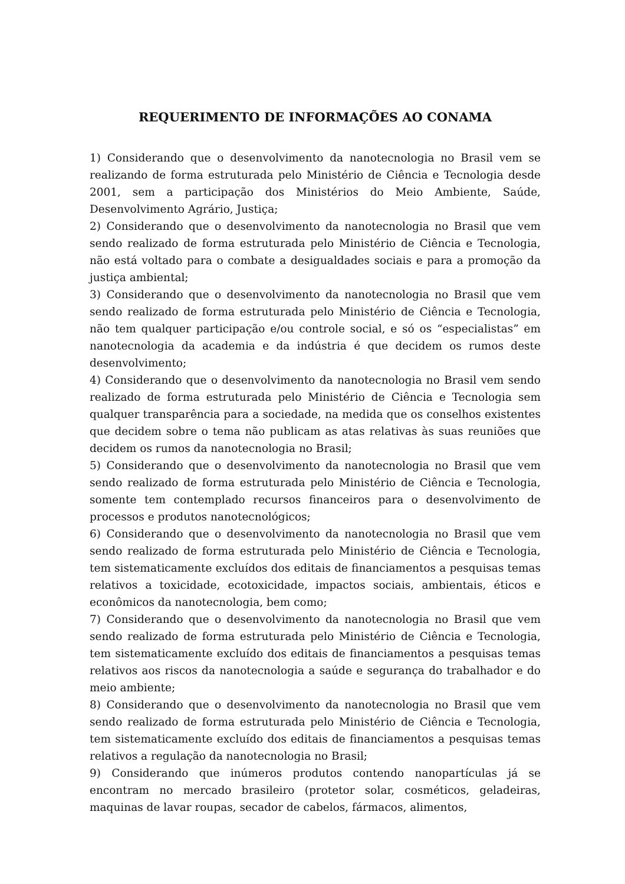REQUERIMENTO DE INFORMAÇÕES AO CONAMA
1) Considerando que o desenvolvimento da nanotecnologia no Brasil vem se realizando de forma estruturada pelo Ministério de Ciência e Tecnologia desde 2001, sem a participação dos Ministérios do Meio Ambiente, Saúde, Desenvolvimento Agrário, Justiça;
2) Considerando que o desenvolvimento da nanotecnologia no Brasil que vem sendo realizado de forma estruturada pelo Ministério de Ciência e Tecnologia, não está voltado para o combate a desigualdades sociais e para a promoção da justiça ambiental;
3) Considerando que o desenvolvimento da nanotecnologia no Brasil que vem sendo realizado de forma estruturada pelo Ministério de Ciência e Tecnologia, não tem qualquer participação e/ou controle social, e só os “especialistas” em nanotecnologia da academia e da indústria é que decidem os rumos deste desenvolvimento;
4) Considerando que o desenvolvimento da nanotecnologia no Brasil vem sendo realizado de forma estruturada pelo Ministério de Ciência e Tecnologia sem qualquer transparência para a sociedade, na medida que os conselhos existentes que decidem sobre o tema não publicam as atas relativas às suas reuniões que decidem os rumos da nanotecnologia no Brasil;
5) Considerando que o desenvolvimento da nanotecnologia no Brasil que vem sendo realizado de forma estruturada pelo Ministério de Ciência e Tecnologia, somente tem contemplado recursos financeiros para o desenvolvimento de processos e produtos nanotecnológicos;
6) Considerando que o desenvolvimento da nanotecnologia no Brasil que vem sendo realizado de forma estruturada pelo Ministério de Ciência e Tecnologia, tem sistematicamente excluídos dos editais de financiamentos a pesquisas temas relativos a toxicidade, ecotoxicidade, impactos sociais, ambientais, éticos e econômicos da nanotecnologia, bem como;
7) Considerando que o desenvolvimento da nanotecnologia no Brasil que vem sendo realizado de forma estruturada pelo Ministério de Ciência e Tecnologia, tem sistematicamente excluído dos editais de financiamentos a pesquisas temas relativos aos riscos da nanotecnologia a saúde e segurança do trabalhador e do meio ambiente;
8) Considerando que o desenvolvimento da nanotecnologia no Brasil que vem sendo realizado de forma estruturada pelo Ministério de Ciência e Tecnologia, tem sistematicamente excluído dos editais de financiamentos a pesquisas temas relativos a regulação da nanotecnologia no Brasil;
9) Considerando que inúmeros produtos contendo nanopartículas já se encontram no mercado brasileiro (protetor solar, cosméticos, geladeiras, maquinas de lavar roupas, secador de cabelos, fármacos, alimentos,